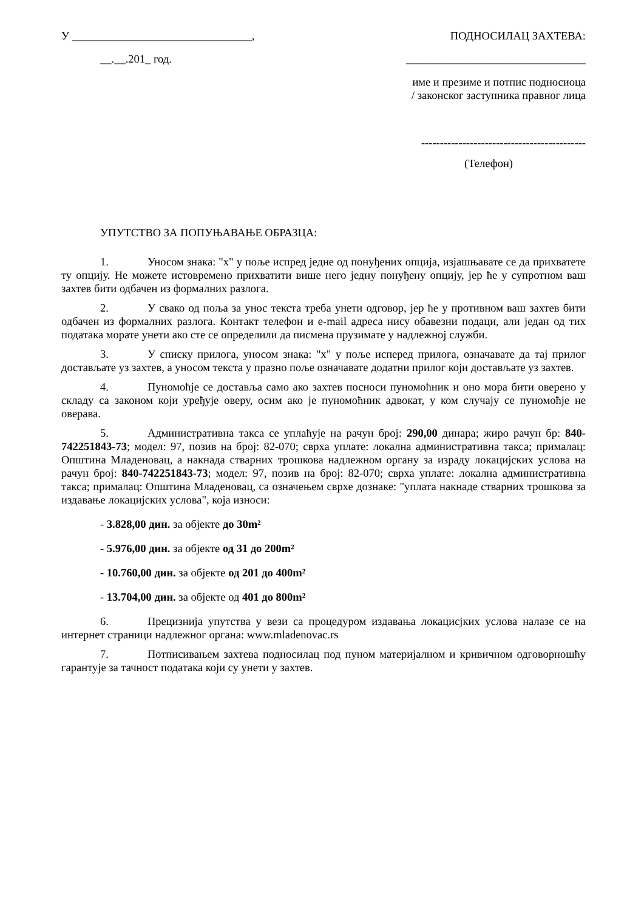У ________________________________,
ПОДНОСИЛАЦ ЗАХТЕВА:
__.__.201_ год. ________________________________
име и презиме и потпис подносиоца
/ законског заступника правног лица
--------------------------------------------
(Телефон)
УПУТСТВО ЗА ПОПУЊАВАЊЕ ОБРАЗЦА:
1. Уносом знака: "x" у поље испред једне од понуђених опција, изјашњавате се да прихватете ту опцију. Не можете истовремено прихватити више него једну понуђену опцију, јер ће у супротном ваш захтев бити одбачен из формалних разлога.
2. У свако од поља за унос текста треба унети одговор, јер ће у противном ваш захтев бити одбачен из формалних разлога. Контакт телефон и e-mail адреса нису обавезни подаци, али један од тих података морате унети ако сте се определили да писмена прузимате у надлежној служби.
3. У списку прилога, уносом знака: "x" у поље исперед прилога, означавате да тај прилог достављате уз захтев, а уносом текста у празно поље означавате додатни прилог који достављате уз захтев.
4. Пуномоћје се доставља само ако захтев посноси пуномоћник и оно мора бити оверено у складу са законом који уређује оверу, осим ако је пуномоћник адвокат, у ком случају се пуномоћје не оверава.
5. Административна такса се уплаћује на рачун број: 290,00 динара; жиро рачун бр: 840-742251843-73; модел: 97, позив на број: 82-070; сврха уплате: локална административна такса; прималац: Општина Младеновац, а накнада стварних трошкова надлежном органу за израду локацијских услова на рачун број: 840-742251843-73; модел: 97, позив на број: 82-070; сврха уплате: локална административна такса; прималац: Општина Младеновац, са означењем сврхе дознаке: "уплата накнаде стварних трошкова за издавање локацијских услова", која износи:
- 3.828,00 дин. за објекте до 30m²
- 5.976,00 дин. за објекте од 31 до 200m²
- 10.760,00 дин. за објекте од 201 до 400m²
- 13.704,00 дин. за објекте од 401 до 800m²
6. Прецизнија упутства у вези са процедуром издавања локацисјких услова налазе се на интернет страници надлежног органа: www.mladenovac.rs
7. Потписивањем захтева подносилац под пуном материјалном и кривичном одговорношћу гарантује за тачност података који су унети у захтев.